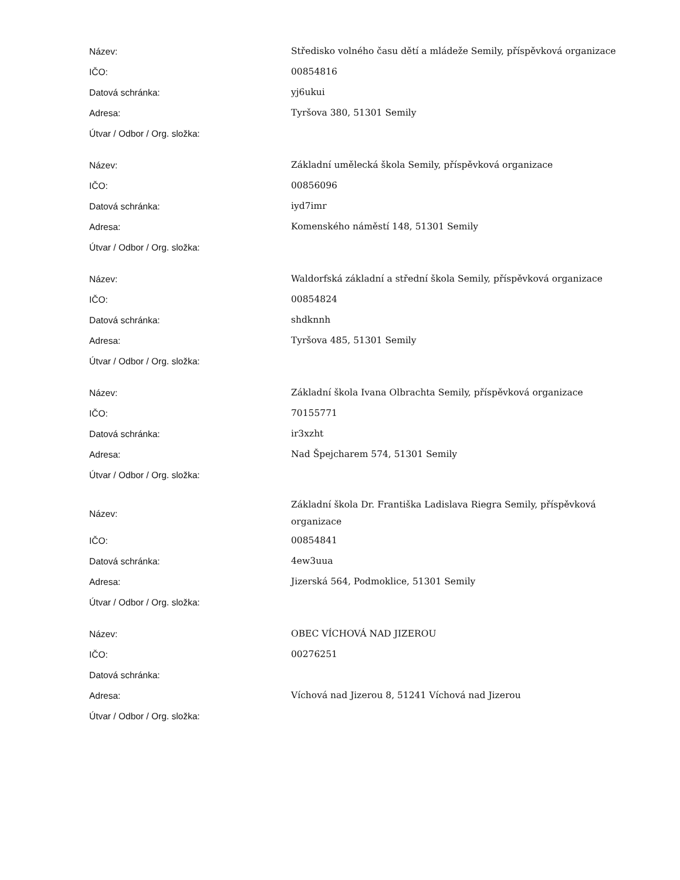| Název: | Středisko volného času dětí a mládeže Semily, příspěvková organizace |
| IČO: | 00854816 |
| Datová schránka: | yj6ukui |
| Adresa: | Tyršova 380, 51301 Semily |
| Útvar / Odbor / Org. složka: | |
| Název: | Základní umělecká škola Semily, příspěvková organizace |
| IČO: | 00856096 |
| Datová schránka: | iyd7imr |
| Adresa: | Komenského náměstí 148, 51301 Semily |
| Útvar / Odbor / Org. složka: | |
| Název: | Waldorfská základní a střední škola Semily, příspěvková organizace |
| IČO: | 00854824 |
| Datová schránka: | shdknnh |
| Adresa: | Tyršova 485, 51301 Semily |
| Útvar / Odbor / Org. složka: | |
| Název: | Základní škola Ivana Olbrachta Semily, příspěvková organizace |
| IČO: | 70155771 |
| Datová schránka: | ir3xzht |
| Adresa: | Nad Špejcharem 574, 51301 Semily |
| Útvar / Odbor / Org. složka: | |
| Název: | Základní škola Dr. Františka Ladislava Riegra Semily, příspěvková organizace |
| IČO: | 00854841 |
| Datová schránka: | 4ew3uua |
| Adresa: | Jizerská 564, Podmoklice, 51301 Semily |
| Útvar / Odbor / Org. složka: | |
| Název: | OBEC VÍCHOVÁ NAD JIZEROU |
| IČO: | 00276251 |
| Datová schránka: | |
| Adresa: | Víchová nad Jizerou 8, 51241 Víchová nad Jizerou |
| Útvar / Odbor / Org. složka: | |